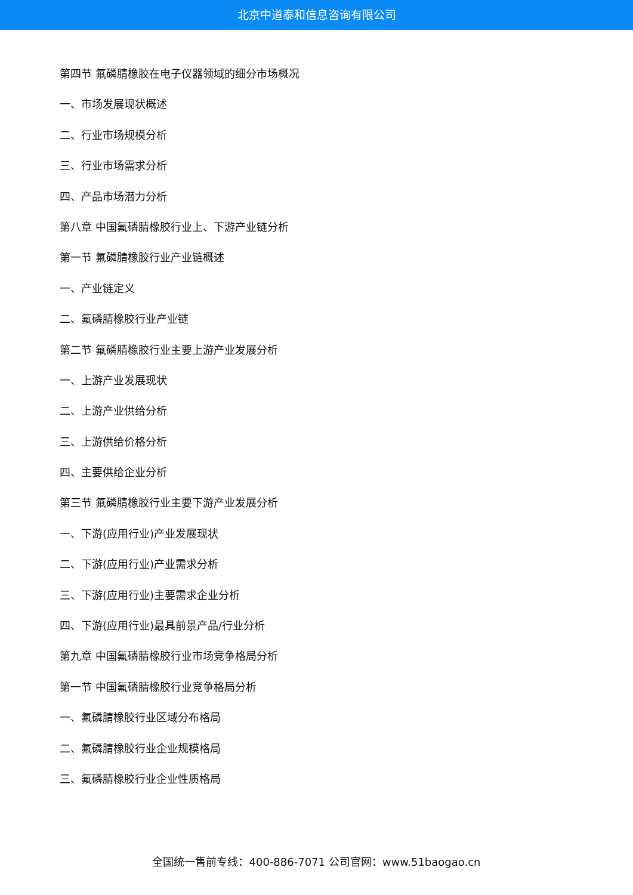北京中道泰和信息咨询有限公司
第四节 氟磷腈橡胶在电子仪器领域的细分市场概况
一、市场发展现状概述
二、行业市场规模分析
三、行业市场需求分析
四、产品市场潜力分析
第八章 中国氟磷腈橡胶行业上、下游产业链分析
第一节 氟磷腈橡胶行业产业链概述
一、产业链定义
二、氟磷腈橡胶行业产业链
第二节 氟磷腈橡胶行业主要上游产业发展分析
一、上游产业发展现状
二、上游产业供给分析
三、上游供给价格分析
四、主要供给企业分析
第三节 氟磷腈橡胶行业主要下游产业发展分析
一、下游(应用行业)产业发展现状
二、下游(应用行业)产业需求分析
三、下游(应用行业)主要需求企业分析
四、下游(应用行业)最具前景产品/行业分析
第九章 中国氟磷腈橡胶行业市场竞争格局分析
第一节 中国氟磷腈橡胶行业竞争格局分析
一、氟磷腈橡胶行业区域分布格局
二、氟磷腈橡胶行业企业规模格局
三、氟磷腈橡胶行业企业性质格局
全国统一售前专线：400-886-7071 公司官网：www.51baogao.cn